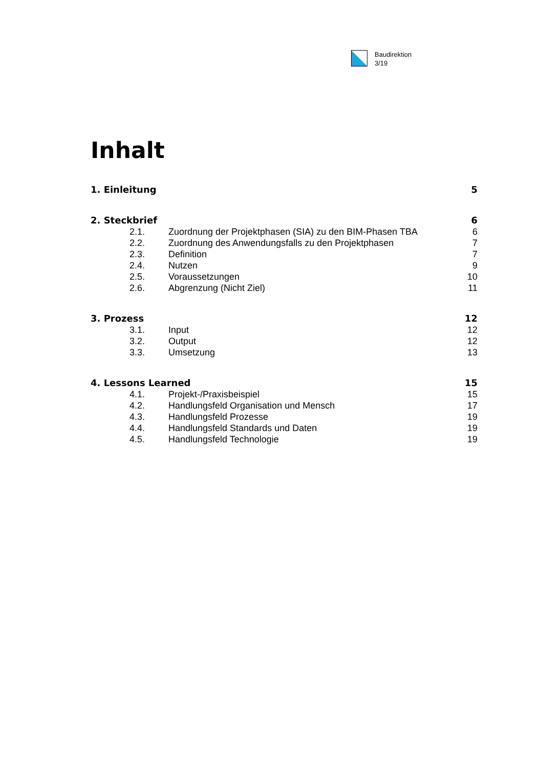Baudirektion
3/19
Inhalt
1. Einleitung 5
2. Steckbrief 6
2.1. Zuordnung der Projektphasen (SIA) zu den BIM-Phasen TBA 6
2.2. Zuordnung des Anwendungsfalls zu den Projektphasen 7
2.3. Definition 7
2.4. Nutzen 9
2.5. Voraussetzungen 10
2.6. Abgrenzung (Nicht Ziel) 11
3. Prozess 12
3.1. Input 12
3.2. Output 12
3.3. Umsetzung 13
4. Lessons Learned 15
4.1. Projekt-/Praxisbeispiel 15
4.2. Handlungsfeld Organisation und Mensch 17
4.3. Handlungsfeld Prozesse 19
4.4. Handlungsfeld Standards und Daten 19
4.5. Handlungsfeld Technologie 19